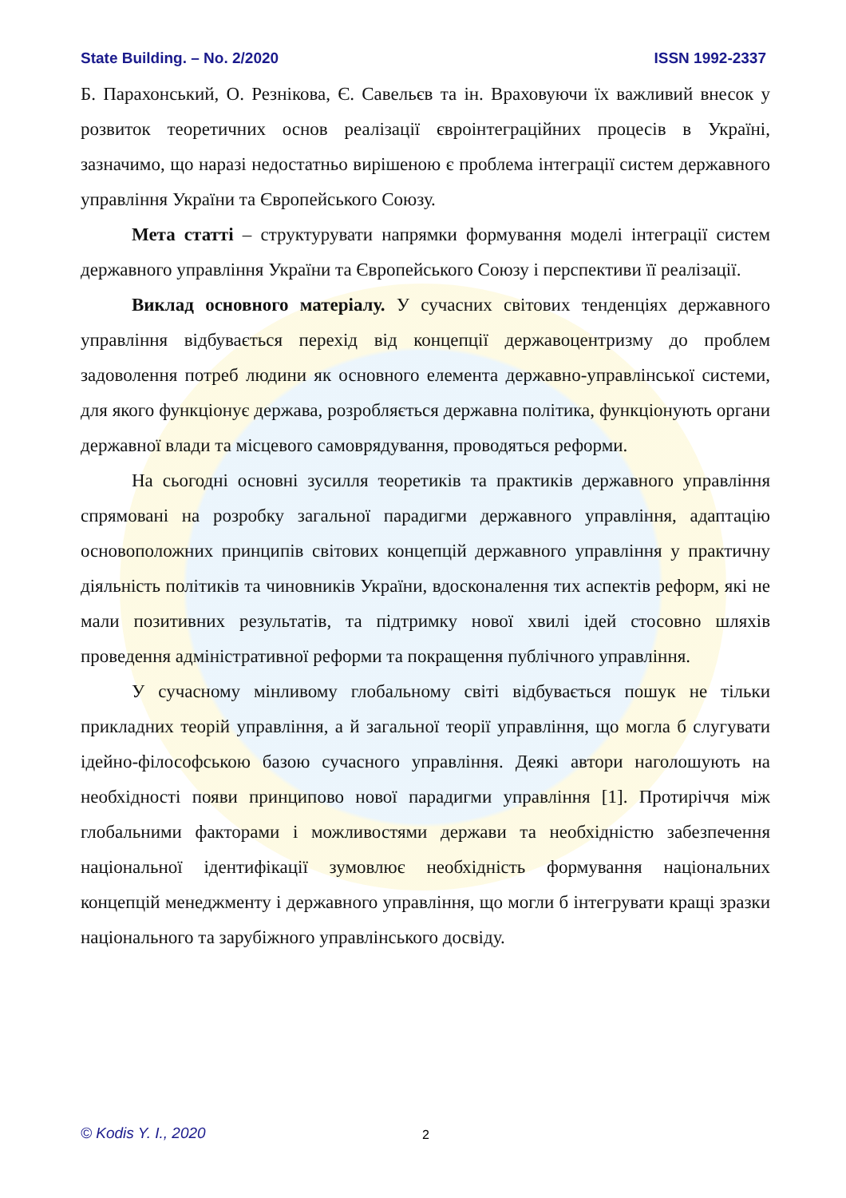State Building. – No. 2/2020 ISSN 1992-2337
Б. Парахонський, О. Резнікова, Є. Савельєв та ін. Враховуючи їх важливий внесок у розвиток теоретичних основ реалізації євроінтеграційних процесів в Україні, зазначимо, що наразі недостатньо вирішеною є проблема інтеграції систем державного управління України та Європейського Союзу.
Мета статті – структурувати напрямки формування моделі інтеграції систем державного управління України та Європейського Союзу і перспективи її реалізації.
Виклад основного матеріалу. У сучасних світових тенденціях державного управління відбувається перехід від концепції державоцентризму до проблем задоволення потреб людини як основного елемента державно-управлінської системи, для якого функціонує держава, розробляється державна політика, функціонують органи державної влади та місцевого самоврядування, проводяться реформи.
На сьогодні основні зусилля теоретиків та практиків державного управління спрямовані на розробку загальної парадигми державного управління, адаптацію основоположних принципів світових концепцій державного управління у практичну діяльність політиків та чиновників України, вдосконалення тих аспектів реформ, які не мали позитивних результатів, та підтримку нової хвилі ідей стосовно шляхів проведення адміністративної реформи та покращення публічного управління.
У сучасному мінливому глобальному світі відбувається пошук не тільки прикладних теорій управління, а й загальної теорії управління, що могла б слугувати ідейно-філософською базою сучасного управління. Деякі автори наголошують на необхідності появи принципово нової парадигми управління [1]. Протиріччя між глобальними факторами і можливостями держави та необхідністю забезпечення національної ідентифікації зумовлює необхідність формування національних концепцій менеджменту і державного управління, що могли б інтегрувати кращі зразки національного та зарубіжного управлінського досвіду.
© Kodis Y. I., 2020 2